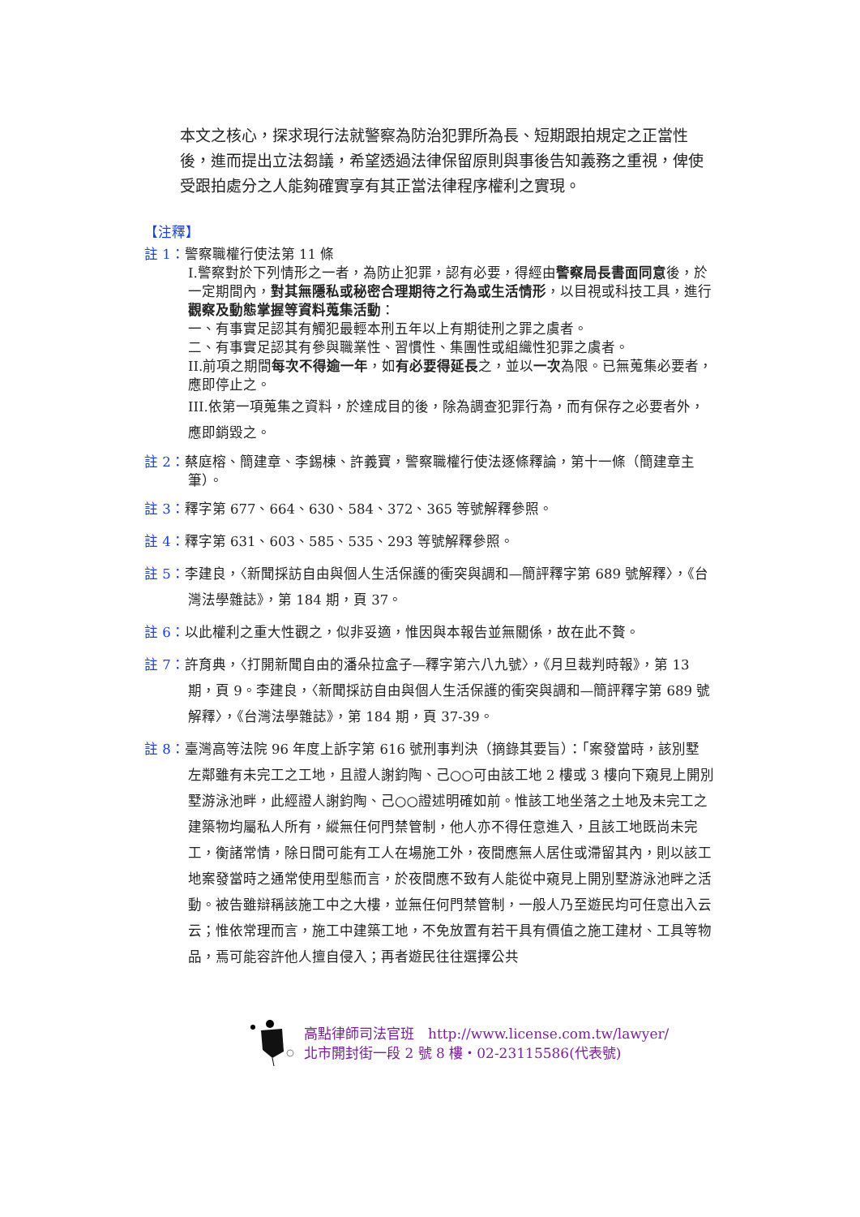本文之核心，探求現行法就警察為防治犯罪所為長、短期跟拍規定之正當性後，進而提出立法芻議，希望透過法律保留原則與事後告知義務之重視，俾使受跟拍處分之人能夠確實享有其正當法律程序權利之實現。
【注釋】
註 1：警察職權行使法第 11 條
I.警察對於下列情形之一者，為防止犯罪，認有必要，得經由警察局長書面同意後，於一定期間內，對其無隱私或秘密合理期待之行為或生活情形，以目視或科技工具，進行觀察及動態掌握等資料蒐集活動：
一、有事實足認其有觸犯最輕本刑五年以上有期徒刑之罪之虞者。
二、有事實足認其有參與職業性、習慣性、集團性或組織性犯罪之虞者。
II.前項之期間每次不得逾一年，如有必要得延長之，並以一次為限。已無蒐集必要者，應即停止之。
III.依第一項蒐集之資料，於達成目的後，除為調查犯罪行為，而有保存之必要者外，應即銷毀之。
註 2：蔡庭榕、簡建章、李錫棟、許義寶，警察職權行使法逐條釋論，第十一條（簡建章主
筆）。
註 3：釋字第 677、664、630、584、372、365 等號解釋參照。
註 4：釋字第 631、603、585、535、293 等號解釋參照。
註 5：李建良，〈新聞採訪自由與個人生活保護的衝突與調和—簡評釋字第 689 號解釋〉，《台
灣法學雜誌》，第 184 期，頁 37。
註 6：以此權利之重大性觀之，似非妥適，惟因與本報告並無關係，故在此不贅。
註 7：許育典，〈打開新聞自由的潘朵拉盒子—釋字第六八九號〉，《月旦裁判時報》，第 13
期，頁 9。李建良，〈新聞採訪自由與個人生活保護的衝突與調和—簡評釋字第 689 號解釋〉，《台灣法學雜誌》，第 184 期，頁 37-39。
註 8：臺灣高等法院 96 年度上訴字第 616 號刑事判決（摘錄其要旨）：「案發當時，該別墅
左鄰雖有未完工之工地，且證人謝鈞陶、己○○可由該工地 2 樓或 3 樓向下窺見上開別墅游泳池畔，此經證人謝鈞陶、己○○證述明確如前。惟該工地坐落之土地及未完工之建築物均屬私人所有，縱無任何門禁管制，他人亦不得任意進入，且該工地既尚未完工，衡諸常情，除日間可能有工人在場施工外，夜間應無人居住或滯留其內，則以該工地案發當時之通常使用型態而言，於夜間應不致有人能從中窺見上開別墅游泳池畔之活動。被告雖辯稱該施工中之大樓，並無任何門禁管制，一般人乃至遊民均可任意出入云云；惟依常理而言，施工中建築工地，不免放置有若干具有價值之施工建材、工具等物品，焉可能容許他人擅自侵入；再者遊民往往選擇公共
高點律師司法官班　http://www.license.com.tw/lawyer/
北市開封街一段 2 號 8 樓‧02-23115586(代表號)